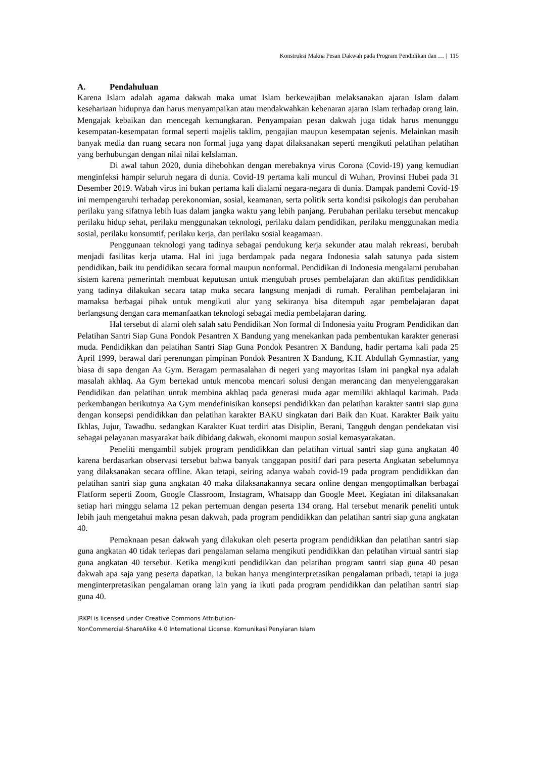Konstruksi Makna Pesan Dakwah pada Program Pendidikan dan … | 115
A. Pendahuluan
Karena Islam adalah agama dakwah maka umat Islam berkewajiban melaksanakan ajaran Islam dalam kesehariaan hidupnya dan harus menyampaikan atau mendakwahkan kebenaran ajaran Islam terhadap orang lain. Mengajak kebaikan dan mencegah kemungkaran. Penyampaian pesan dakwah juga tidak harus menunggu kesempatan-kesempatan formal seperti majelis taklim, pengajian maupun kesempatan sejenis. Melainkan masih banyak media dan ruang secara non formal juga yang dapat dilaksanakan seperti mengikuti pelatihan pelatihan yang berhubungan dengan nilai nilai keIslaman.
Di awal tahun 2020, dunia dihebohkan dengan merebaknya virus Corona (Covid-19) yang kemudian menginfeksi hampir seluruh negara di dunia. Covid-19 pertama kali muncul di Wuhan, Provinsi Hubei pada 31 Desember 2019. Wabah virus ini bukan pertama kali dialami negara-negara di dunia. Dampak pandemi Covid-19 ini mempengaruhi terhadap perekonomian, sosial, keamanan, serta politik serta kondisi psikologis dan perubahan perilaku yang sifatnya lebih luas dalam jangka waktu yang lebih panjang. Perubahan perilaku tersebut mencakup perilaku hidup sehat, perilaku menggunakan teknologi, perilaku dalam pendidikan, perilaku menggunakan media sosial, perilaku konsumtif, perilaku kerja, dan perilaku sosial keagamaan.
Penggunaan teknologi yang tadinya sebagai pendukung kerja sekunder atau malah rekreasi, berubah menjadi fasilitas kerja utama. Hal ini juga berdampak pada negara Indonesia salah satunya pada sistem pendidikan, baik itu pendidikan secara formal maupun nonformal. Pendidikan di Indonesia mengalami perubahan sistem karena pemerintah membuat keputusan untuk mengubah proses pembelajaran dan aktifitas pendidikkan yang tadinya dilakukan secara tatap muka secara langsung menjadi di rumah. Peralihan pembelajaran ini mamaksa berbagai pihak untuk mengikuti alur yang sekiranya bisa ditempuh agar pembelajaran dapat berlangsung dengan cara memanfaatkan teknologi sebagai media pembelajaran daring.
Hal tersebut di alami oleh salah satu Pendidikan Non formal di Indonesia yaitu Program Pendidikan dan Pelatihan Santri Siap Guna Pondok Pesantren X Bandung yang menekankan pada pembentukan karakter generasi muda. Pendidikkan dan pelatihan Santri Siap Guna Pondok Pesantren X Bandung, hadir pertama kali pada 25 April 1999, berawal dari perenungan pimpinan Pondok Pesantren X Bandung, K.H. Abdullah Gymnastiar, yang biasa di sapa dengan Aa Gym. Beragam permasalahan di negeri yang mayoritas Islam ini pangkal nya adalah masalah akhlaq. Aa Gym bertekad untuk mencoba mencari solusi dengan merancang dan menyelenggarakan Pendidikan dan pelatihan untuk membina akhlaq pada generasi muda agar memiliki akhlaqul karimah. Pada perkembangan berikutnya Aa Gym mendefinisikan konsepsi pendidikkan dan pelatihan karakter santri siap guna dengan konsepsi pendidikkan dan pelatihan karakter BAKU singkatan dari Baik dan Kuat. Karakter Baik yaitu Ikhlas, Jujur, Tawadhu. sedangkan Karakter Kuat terdiri atas Disiplin, Berani, Tangguh dengan pendekatan visi sebagai pelayanan masyarakat baik dibidang dakwah, ekonomi maupun sosial kemasyarakatan.
Peneliti mengambil subjek program pendidikkan dan pelatihan virtual santri siap guna angkatan 40 karena berdasarkan observasi tersebut bahwa banyak tanggapan positif dari para peserta Angkatan sebelumnya yang dilaksanakan secara offline. Akan tetapi, seiring adanya wabah covid-19 pada program pendidikkan dan pelatihan santri siap guna angkatan 40 maka dilaksanakannya secara online dengan mengoptimalkan berbagai Flatform seperti Zoom, Google Classroom, Instagram, Whatsapp dan Google Meet. Kegiatan ini dilaksanakan setiap hari minggu selama 12 pekan pertemuan dengan peserta 134 orang. Hal tersebut menarik peneliti untuk lebih jauh mengetahui makna pesan dakwah, pada program pendidikkan dan pelatihan santri siap guna angkatan 40.
Pemaknaan pesan dakwah yang dilakukan oleh peserta program pendidikkan dan pelatihan santri siap guna angkatan 40 tidak terlepas dari pengalaman selama mengikuti pendidikkan dan pelatihan virtual santri siap guna angkatan 40 tersebut. Ketika mengikuti pendidikkan dan pelatihan program santri siap guna 40 pesan dakwah apa saja yang peserta dapatkan, ia bukan hanya menginterpretasikan pengalaman pribadi, tetapi ia juga menginterpretasikan pengalaman orang lain yang ia ikuti pada program pendidikkan dan pelatihan santri siap guna 40.
JRKPI is licensed under Creative Commons Attribution-
NonCommercial-ShareAlike 4.0 International License. Komunikasi Penyiaran Islam